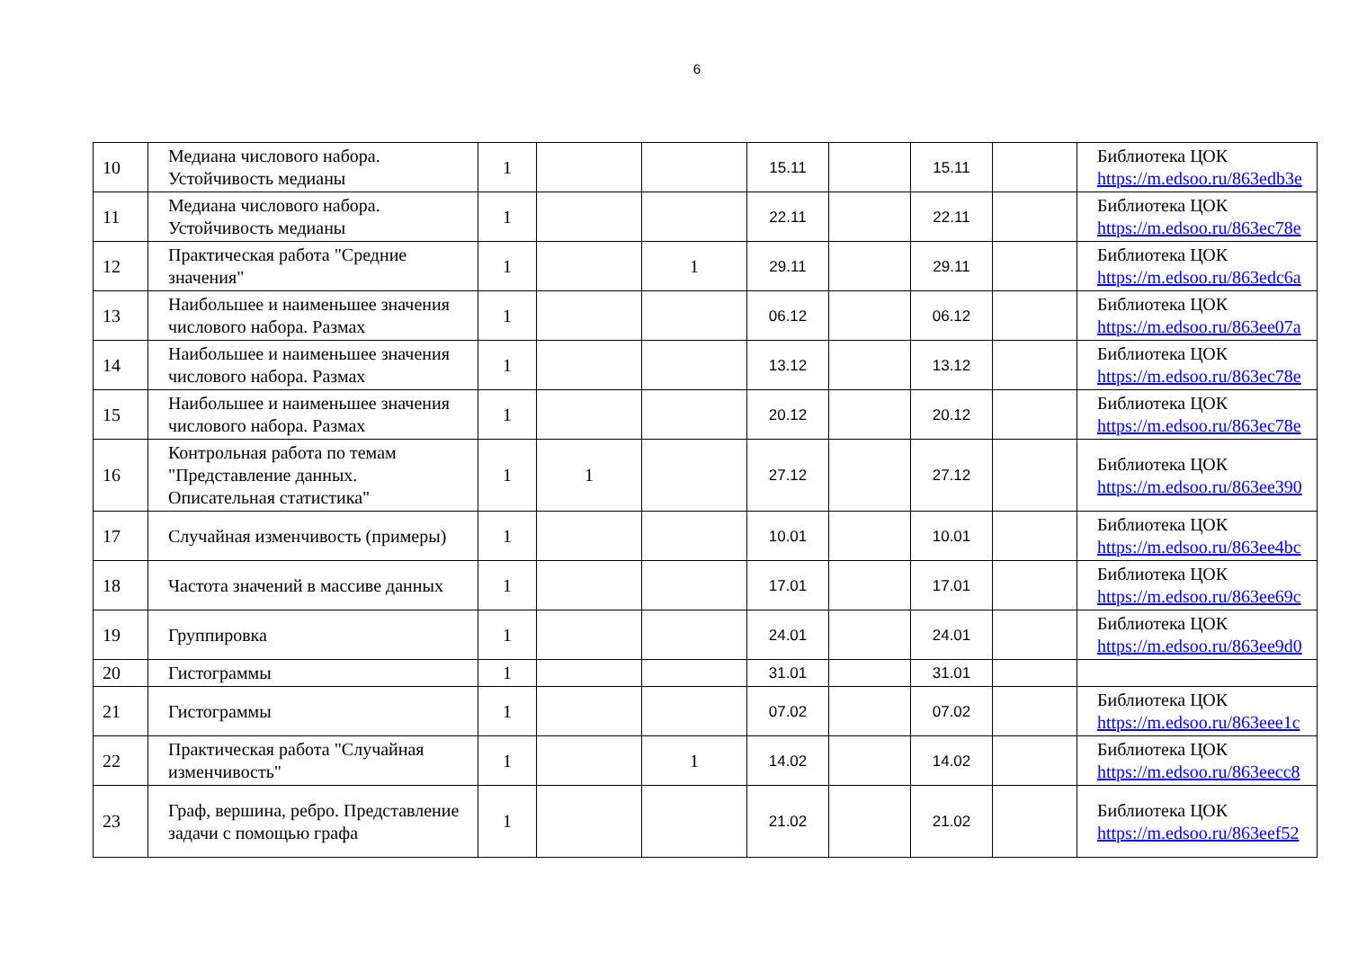6
| 10 | Медиана числового набора. Устойчивость медианы | 1 | | | 15.11 | | 15.11 | | Библиотека ЦОК https://m.edsoo.ru/863edb3e |
| 11 | Медиана числового набора. Устойчивость медианы | 1 | | | 22.11 | | 22.11 | | Библиотека ЦОК https://m.edsoo.ru/863ec78e |
| 12 | Практическая работа "Средние значения" | 1 | | 1 | 29.11 | | 29.11 | | Библиотека ЦОК https://m.edsoo.ru/863edc6a |
| 13 | Наибольшее и наименьшее значения числового набора. Размах | 1 | | | 06.12 | | 06.12 | | Библиотека ЦОК https://m.edsoo.ru/863ee07a |
| 14 | Наибольшее и наименьшее значения числового набора. Размах | 1 | | | 13.12 | | 13.12 | | Библиотека ЦОК https://m.edsoo.ru/863ec78e |
| 15 | Наибольшее и наименьшее значения числового набора. Размах | 1 | | | 20.12 | | 20.12 | | Библиотека ЦОК https://m.edsoo.ru/863ec78e |
| 16 | Контрольная работа по темам "Представление данных. Описательная статистика" | 1 | 1 | | 27.12 | | 27.12 | | Библиотека ЦОК https://m.edsoo.ru/863ee390 |
| 17 | Случайная изменчивость (примеры) | 1 | | | 10.01 | | 10.01 | | Библиотека ЦОК https://m.edsoo.ru/863ee4bc |
| 18 | Частота значений в массиве данных | 1 | | | 17.01 | | 17.01 | | Библиотека ЦОК https://m.edsoo.ru/863ee69c |
| 19 | Группировка | 1 | | | 24.01 | | 24.01 | | Библиотека ЦОК https://m.edsoo.ru/863ee9d0 |
| 20 | Гистограммы | 1 | | | 31.01 | | 31.01 | | |
| 21 | Гистограммы | 1 | | | 07.02 | | 07.02 | | Библиотека ЦОК https://m.edsoo.ru/863eee1c |
| 22 | Практическая работа "Случайная изменчивость" | 1 | | 1 | 14.02 | | 14.02 | | Библиотека ЦОК https://m.edsoo.ru/863eecc8 |
| 23 | Граф, вершина, ребро. Представление задачи с помощью графа | 1 | | | 21.02 | | 21.02 | | Библиотека ЦОК https://m.edsoo.ru/863eef52 |